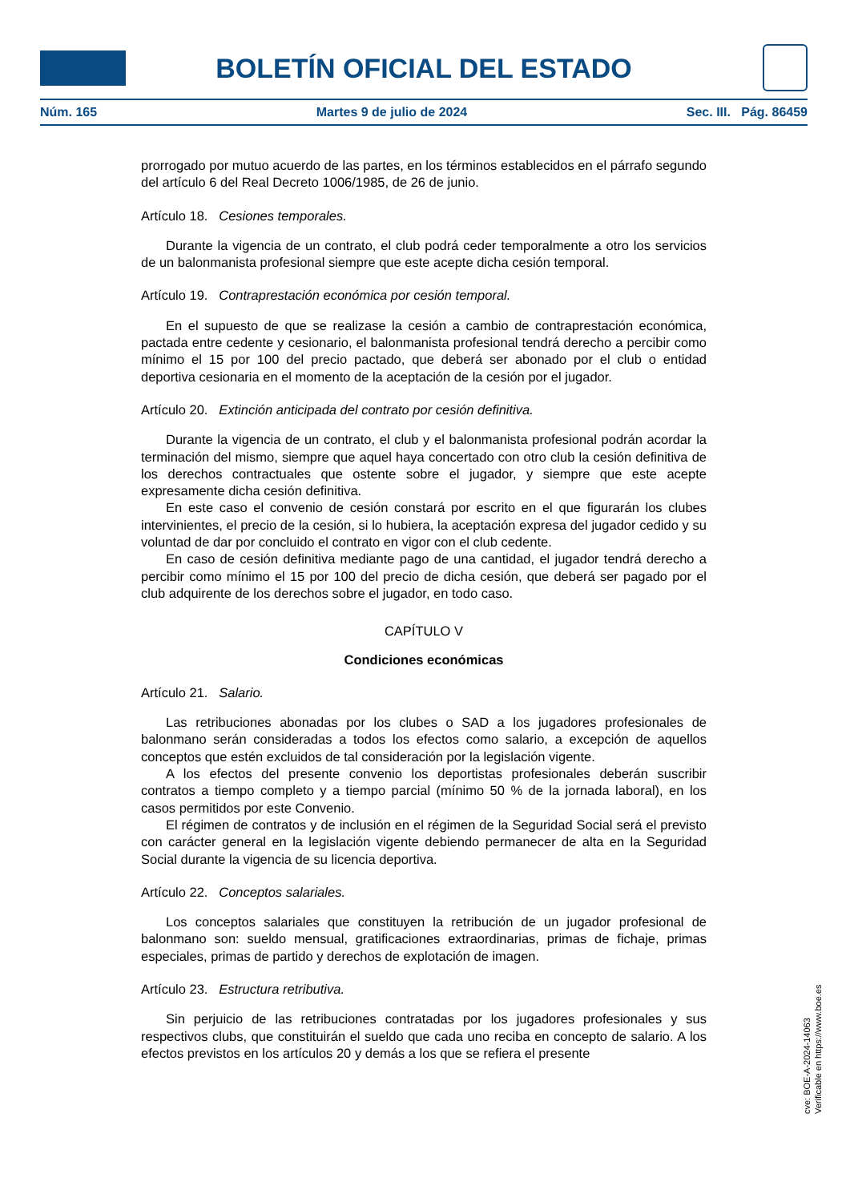BOLETÍN OFICIAL DEL ESTADO
Núm. 165 Martes 9 de julio de 2024 Sec. III. Pág. 86459
prorrogado por mutuo acuerdo de las partes, en los términos establecidos en el párrafo segundo del artículo 6 del Real Decreto 1006/1985, de 26 de junio.
Artículo 18. Cesiones temporales.
Durante la vigencia de un contrato, el club podrá ceder temporalmente a otro los servicios de un balonmanista profesional siempre que este acepte dicha cesión temporal.
Artículo 19. Contraprestación económica por cesión temporal.
En el supuesto de que se realizase la cesión a cambio de contraprestación económica, pactada entre cedente y cesionario, el balonmanista profesional tendrá derecho a percibir como mínimo el 15 por 100 del precio pactado, que deberá ser abonado por el club o entidad deportiva cesionaria en el momento de la aceptación de la cesión por el jugador.
Artículo 20. Extinción anticipada del contrato por cesión definitiva.
Durante la vigencia de un contrato, el club y el balonmanista profesional podrán acordar la terminación del mismo, siempre que aquel haya concertado con otro club la cesión definitiva de los derechos contractuales que ostente sobre el jugador, y siempre que este acepte expresamente dicha cesión definitiva.
En este caso el convenio de cesión constará por escrito en el que figurarán los clubes intervinientes, el precio de la cesión, si lo hubiera, la aceptación expresa del jugador cedido y su voluntad de dar por concluido el contrato en vigor con el club cedente.
En caso de cesión definitiva mediante pago de una cantidad, el jugador tendrá derecho a percibir como mínimo el 15 por 100 del precio de dicha cesión, que deberá ser pagado por el club adquirente de los derechos sobre el jugador, en todo caso.
CAPÍTULO V
Condiciones económicas
Artículo 21. Salario.
Las retribuciones abonadas por los clubes o SAD a los jugadores profesionales de balonmano serán consideradas a todos los efectos como salario, a excepción de aquellos conceptos que estén excluidos de tal consideración por la legislación vigente.
A los efectos del presente convenio los deportistas profesionales deberán suscribir contratos a tiempo completo y a tiempo parcial (mínimo 50 % de la jornada laboral), en los casos permitidos por este Convenio.
El régimen de contratos y de inclusión en el régimen de la Seguridad Social será el previsto con carácter general en la legislación vigente debiendo permanecer de alta en la Seguridad Social durante la vigencia de su licencia deportiva.
Artículo 22. Conceptos salariales.
Los conceptos salariales que constituyen la retribución de un jugador profesional de balonmano son: sueldo mensual, gratificaciones extraordinarias, primas de fichaje, primas especiales, primas de partido y derechos de explotación de imagen.
Artículo 23. Estructura retributiva.
Sin perjuicio de las retribuciones contratadas por los jugadores profesionales y sus respectivos clubs, que constituirán el sueldo que cada uno reciba en concepto de salario. A los efectos previstos en los artículos 20 y demás a los que se refiera el presente
cve: BOE-A-2024-14063
Verificable en https://www.boe.es